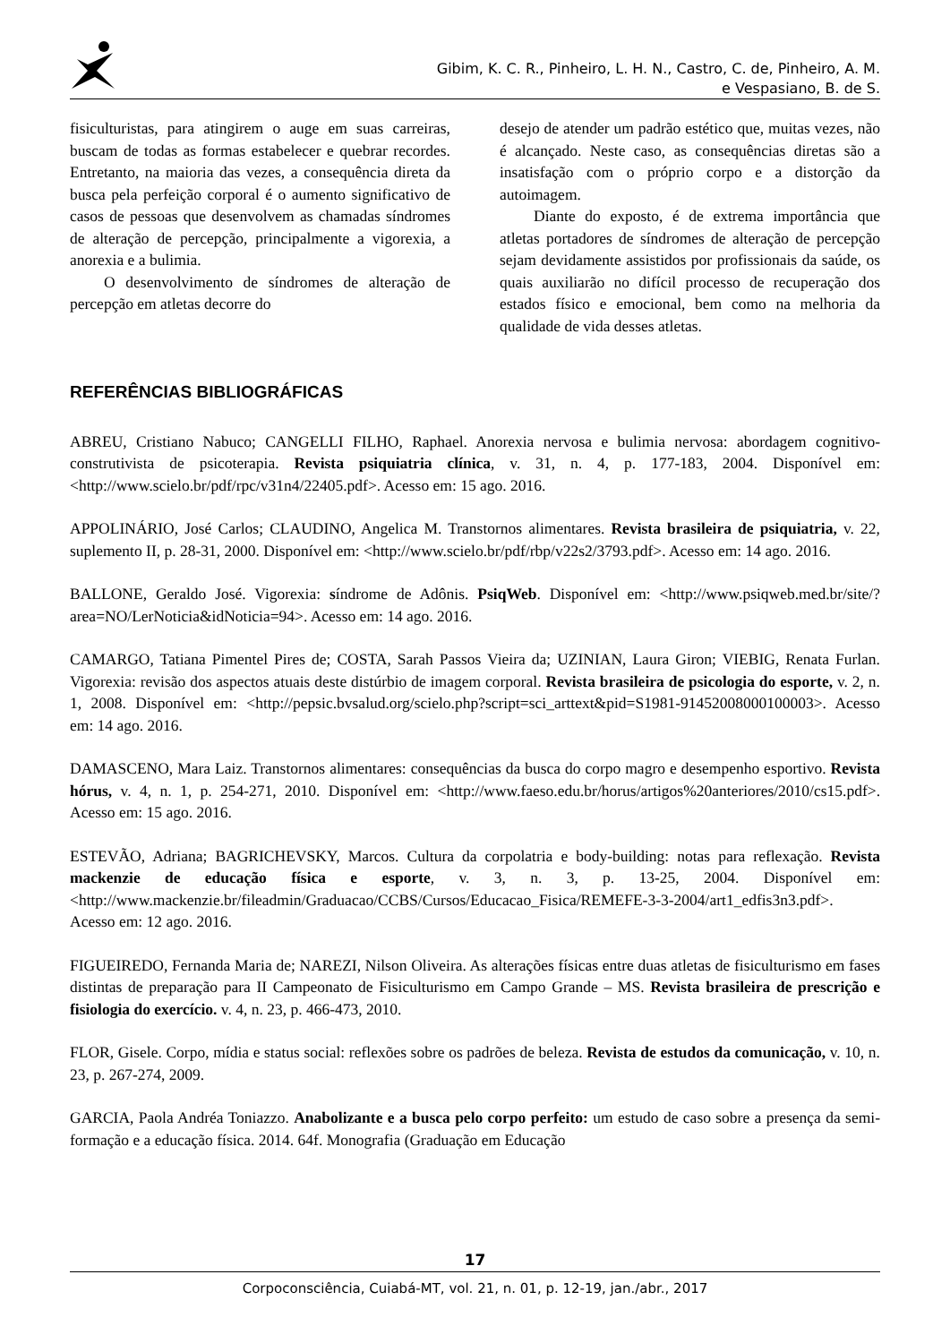Gibim, K. C. R., Pinheiro, L. H. N., Castro, C. de, Pinheiro, A. M.
e Vespasiano, B. de S.
fisiculturistas, para atingirem o auge em suas carreiras, buscam de todas as formas estabelecer e quebrar recordes. Entretanto, na maioria das vezes, a consequência direta da busca pela perfeição corporal é o aumento significativo de casos de pessoas que desenvolvem as chamadas síndromes de alteração de percepção, principalmente a vigorexia, a anorexia e a bulimia.
O desenvolvimento de síndromes de alteração de percepção em atletas decorre do
desejo de atender um padrão estético que, muitas vezes, não é alcançado. Neste caso, as consequências diretas são a insatisfação com o próprio corpo e a distorção da autoimagem.
Diante do exposto, é de extrema importância que atletas portadores de síndromes de alteração de percepção sejam devidamente assistidos por profissionais da saúde, os quais auxiliarão no difícil processo de recuperação dos estados físico e emocional, bem como na melhoria da qualidade de vida desses atletas.
REFERÊNCIAS BIBLIOGRÁFICAS
ABREU, Cristiano Nabuco; CANGELLI FILHO, Raphael. Anorexia nervosa e bulimia nervosa: abordagem cognitivo-construtivista de psicoterapia. Revista psiquiatria clínica, v. 31, n. 4, p. 177-183, 2004. Disponível em: <http://www.scielo.br/pdf/rpc/v31n4/22405.pdf>. Acesso em: 15 ago. 2016.
APPOLINÁRIO, José Carlos; CLAUDINO, Angelica M. Transtornos alimentares. Revista brasileira de psiquiatria, v. 22, suplemento II, p. 28-31, 2000. Disponível em: <http://www.scielo.br/pdf/rbp/v22s2/3793.pdf>. Acesso em: 14 ago. 2016.
BALLONE, Geraldo José. Vigorexia: síndrome de Adônis. PsiqWeb. Disponível em: <http://www.psiqweb.med.br/site/?area=NO/LerNoticia&idNoticia=94>. Acesso em: 14 ago. 2016.
CAMARGO, Tatiana Pimentel Pires de; COSTA, Sarah Passos Vieira da; UZINIAN, Laura Giron; VIEBIG, Renata Furlan. Vigorexia: revisão dos aspectos atuais deste distúrbio de imagem corporal. Revista brasileira de psicologia do esporte, v. 2, n. 1, 2008. Disponível em: <http://pepsic.bvsalud.org/scielo.php?script=sci_arttext&pid=S1981-91452008000100003>. Acesso em: 14 ago. 2016.
DAMASCENO, Mara Laiz. Transtornos alimentares: consequências da busca do corpo magro e desempenho esportivo. Revista hórus, v. 4, n. 1, p. 254-271, 2010. Disponível em: <http://www.faeso.edu.br/horus/artigos%20anteriores/2010/cs15.pdf>. Acesso em: 15 ago. 2016.
ESTEVÃO, Adriana; BAGRICHEVSKY, Marcos. Cultura da corpolatria e body-building: notas para reflexação. Revista mackenzie de educação física e esporte, v. 3, n. 3, p. 13-25, 2004. Disponível em: <http://www.mackenzie.br/fileadmin/Graduacao/CCBS/Cursos/Educacao_Fisica/REMEFE-3-3-2004/art1_edfis3n3.pdf>. Acesso em: 12 ago. 2016.
FIGUEIREDO, Fernanda Maria de; NAREZI, Nilson Oliveira. As alterações físicas entre duas atletas de fisiculturismo em fases distintas de preparação para II Campeonato de Fisiculturismo em Campo Grande – MS. Revista brasileira de prescrição e fisiologia do exercício. v. 4, n. 23, p. 466-473, 2010.
FLOR, Gisele. Corpo, mídia e status social: reflexões sobre os padrões de beleza. Revista de estudos da comunicação, v. 10, n. 23, p. 267-274, 2009.
GARCIA, Paola Andréa Toniazzo. Anabolizante e a busca pelo corpo perfeito: um estudo de caso sobre a presença da semi-formação e a educação física. 2014. 64f. Monografia (Graduação em Educação
17
Corpoconsciência, Cuiabá-MT, vol. 21, n. 01, p. 12-19, jan./abr., 2017